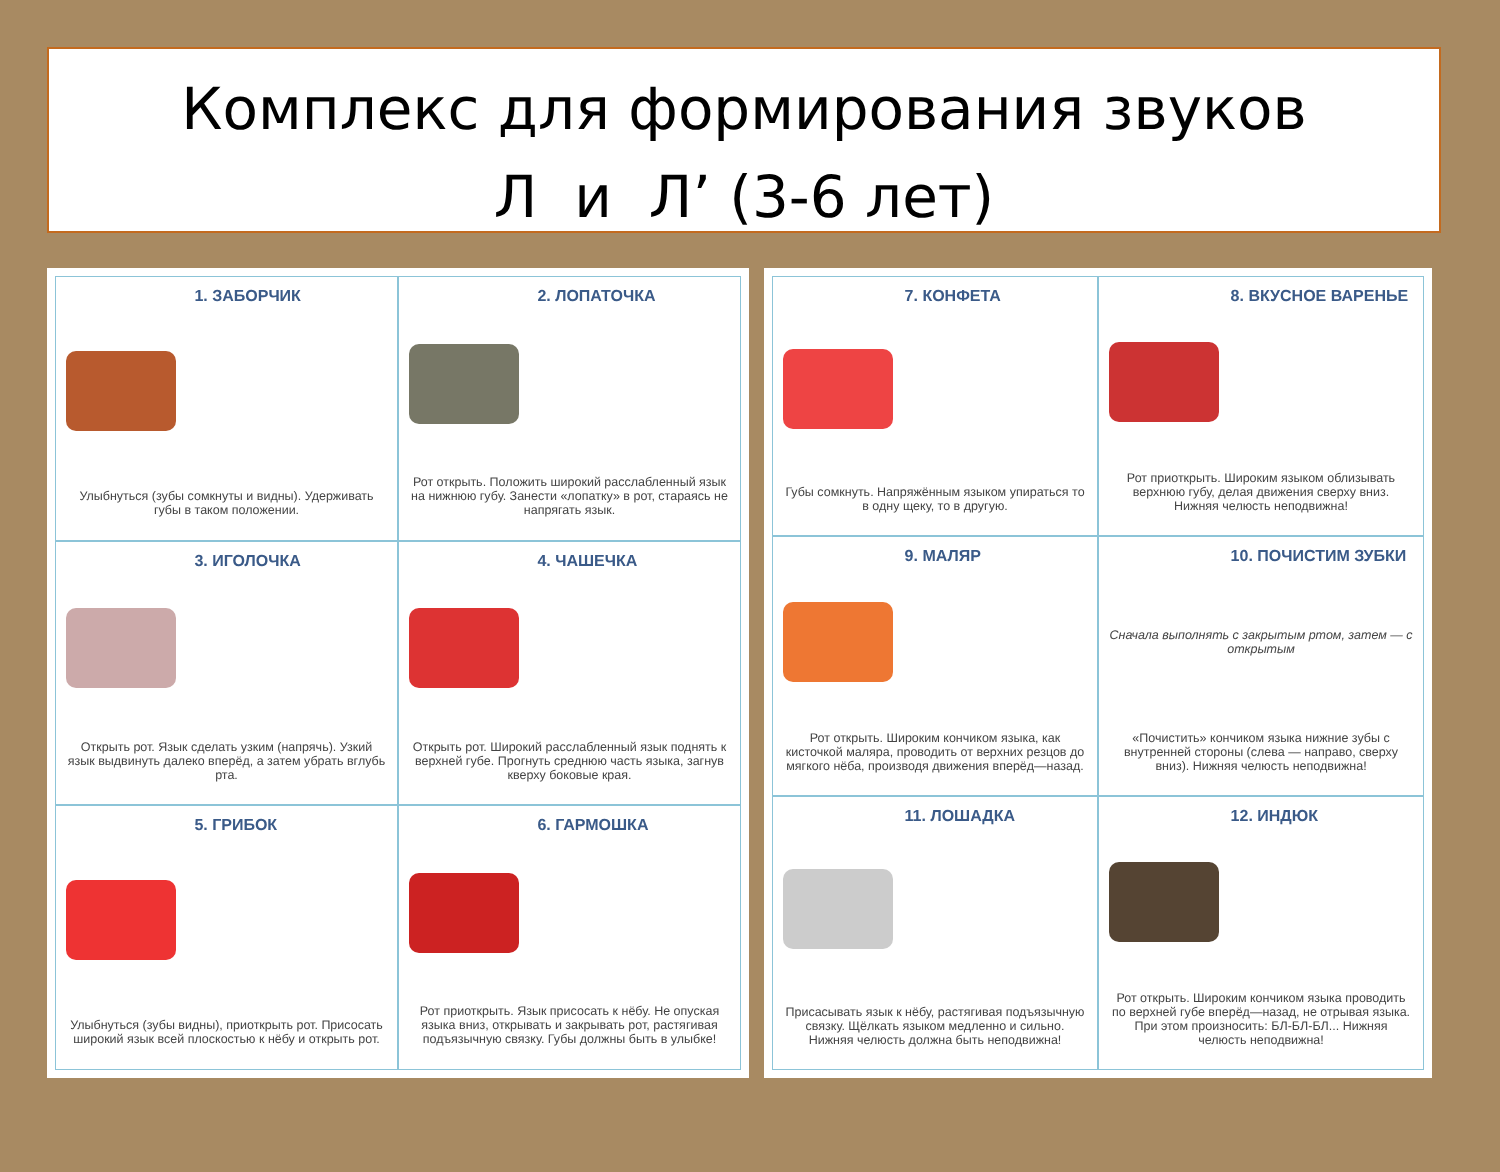Комплекс для формирования звуков
Л и Л’ (3-6 лет)
1. ЗАБОРЧИК
Улыбнуться (зубы сомкнуты и видны). Удерживать губы в таком положении.
2. ЛОПАТОЧКА
Рот открыть. Положить широкий расслабленный язык на нижнюю губу. Занести «лопатку» в рот, стараясь не напрягать язык.
3. ИГОЛОЧКА
Открыть рот. Язык сделать узким (напрячь). Узкий язык выдвинуть далеко вперёд, а затем убрать вглубь рта.
4. ЧАШЕЧКА
Открыть рот. Широкий расслабленный язык поднять к верхней губе. Прогнуть среднюю часть языка, загнув кверху боковые края.
5. ГРИБОК
Улыбнуться (зубы видны), приоткрыть рот. Присосать широкий язык всей плоскостью к нёбу и открыть рот.
6. ГАРМОШКА
Рот приоткрыть. Язык присосать к нёбу. Не опуская языка вниз, открывать и закрывать рот, растягивая подъязычную связку. Губы должны быть в улыбке!
7. КОНФЕТА
Губы сомкнуть. Напряжённым языком упираться то в одну щеку, то в другую.
8. ВКУСНОЕ ВАРЕНЬЕ
Рот приоткрыть. Широким языком облизывать верхнюю губу, делая движения сверху вниз. Нижняя челюсть неподвижна!
9. МАЛЯР
Рот открыть. Широким кончиком языка, как кисточкой маляра, проводить от верхних резцов до мягкого нёба, производя движения вперёд—назад.
10. ПОЧИСТИМ ЗУБКИ
Сначала выполнять с закрытым ртом, затем — с открытым
«Почистить» кончиком языка нижние зубы с внутренней стороны (слева — направо, сверху вниз). Нижняя челюсть неподвижна!
11. ЛОШАДКА
Присасывать язык к нёбу, растягивая подъязычную связку. Щёлкать языком медленно и сильно. Нижняя челюсть должна быть неподвижна!
12. ИНДЮК
Рот открыть. Широким кончиком языка проводить по верхней губе вперёд—назад, не отрывая языка. При этом произносить: БЛ-БЛ-БЛ... Нижняя челюсть неподвижна!